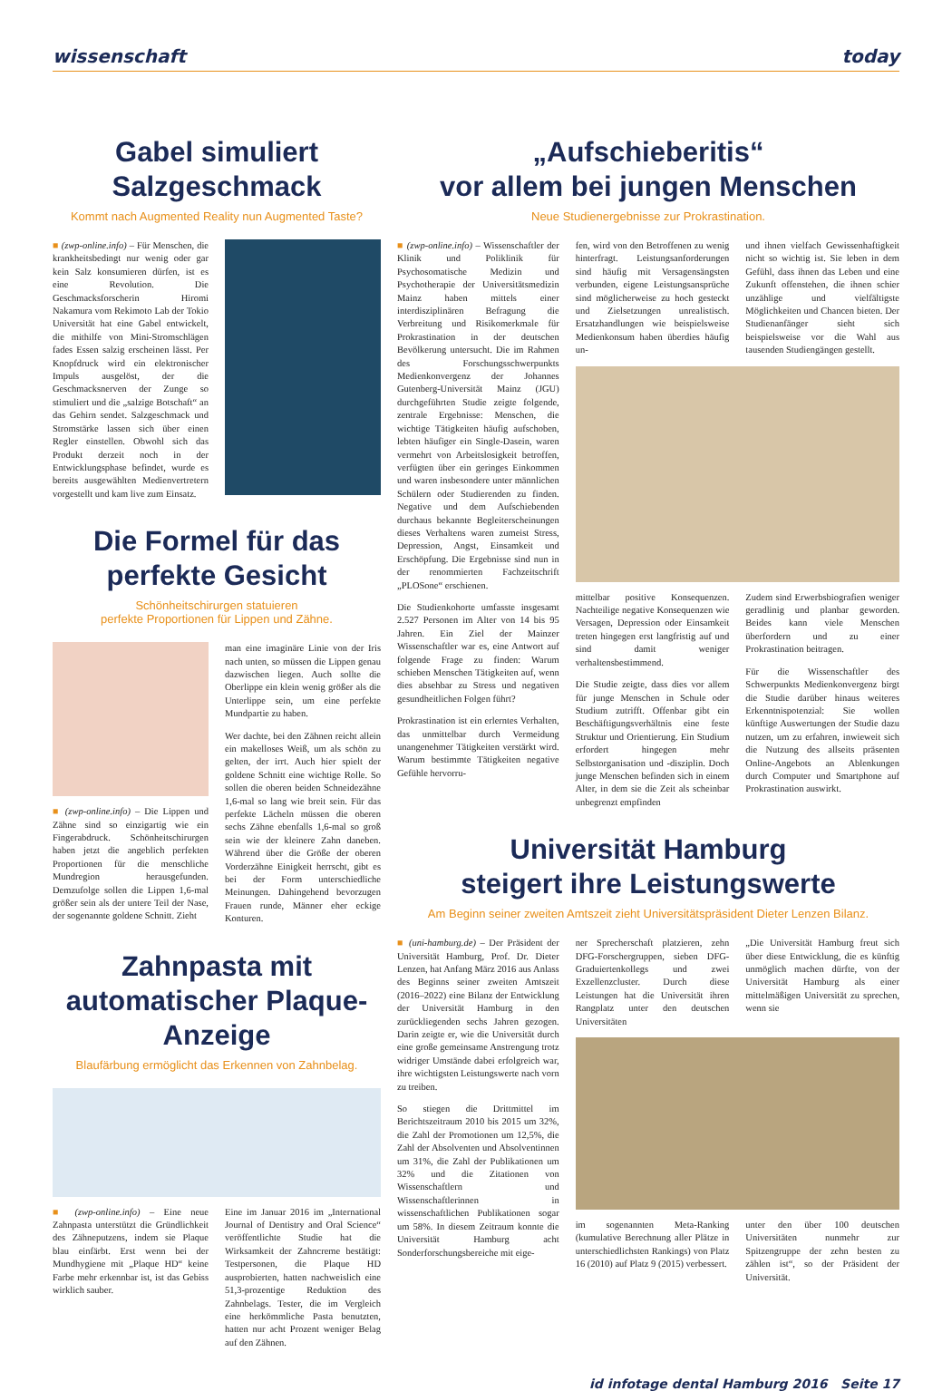wissenschaft today
Gabel simuliert Salzgeschmack
Kommt nach Augmented Reality nun Augmented Taste?
■ (zwp-online.info) – Für Menschen, die krankheitsbedingt nur wenig oder gar kein Salz konsumieren dürfen, ist es eine Revolution. Die Geschmacksforscherin Hiromi Nakamura vom Rekimoto Lab der Tokio Universität hat eine Gabel entwickelt, die mithilfe von Mini-Stromschlägen fades Essen salzig erscheinen lässt. Per Knopfdruck wird ein elektronischer Impuls ausgelöst, der die Geschmacksnerven der Zunge so stimuliert und die „salzige Botschaft“ an das Gehirn sendet. Salzgeschmack und Stromstärke lassen sich über einen Regler einstellen. Obwohl sich das Produkt derzeit noch in der Entwicklungsphase befindet, wurde es bereits ausgewählten Medienvertretern vorgestellt und kam live zum Einsatz.
Die Formel für das perfekte Gesicht
Schönheitschirurgen statuieren
perfekte Proportionen für Lippen und Zähne.
■ (zwp-online.info) – Die Lippen und Zähne sind so einzigartig wie ein Fingerabdruck. Schönheitschirurgen haben jetzt die angeblich perfekten Proportionen für die menschliche Mundregion herausgefunden. Demzufolge sollen die Lippen 1,6-mal größer sein als der untere Teil der Nase, der sogenannte goldene Schnitt. Zieht
man eine imaginäre Linie von der Iris nach unten, so müssen die Lippen genau dazwischen liegen. Auch sollte die Oberlippe ein klein wenig größer als die Unterlippe sein, um eine perfekte Mundpartie zu haben.
Wer dachte, bei den Zähnen reicht allein ein makelloses Weiß, um als schön zu gelten, der irrt. Auch hier spielt der goldene Schnitt eine wichtige Rolle. So sollen die oberen beiden Schneidezähne 1,6-mal so lang wie breit sein. Für das perfekte Lächeln müssen die oberen sechs Zähne ebenfalls 1,6-mal so groß sein wie der kleinere Zahn daneben. Während über die Größe der oberen Vorderzähne Einigkeit herrscht, gibt es bei der Form unterschiedliche Meinungen. Dahingehend bevorzugen Frauen runde, Männer eher eckige Konturen.
Zahnpasta mit automatischer Plaque-Anzeige
Blaufärbung ermöglicht das Erkennen von Zahnbelag.
■ (zwp-online.info) – Eine neue Zahnpasta unterstützt die Gründlichkeit des Zähneputzens, indem sie Plaque blau einfärbt. Erst wenn bei der Mundhygiene mit „Plaque HD“ keine Farbe mehr erkennbar ist, ist das Gebiss wirklich sauber.
Eine im Januar 2016 im „International Journal of Dentistry and Oral Science“ veröffentlichte Studie hat die Wirksamkeit der Zahncreme bestätigt: Testpersonen, die Plaque HD ausprobierten, hatten nachweislich eine 51,3-prozentige Reduktion des Zahnbelags. Tester, die im Vergleich eine herkömmliche Pasta benutzten, hatten nur acht Prozent weniger Belag auf den Zähnen.
„Aufschieberitis“
vor allem bei jungen Menschen
Neue Studienergebnisse zur Prokrastination.
■ (zwp-online.info) – Wissenschaftler der Klinik und Poliklinik für Psychosomatische Medizin und Psychotherapie der Universitätsmedizin Mainz haben mittels einer interdisziplinären Befragung die Verbreitung und Risikomerkmale für Prokrastination in der deutschen Bevölkerung untersucht. Die im Rahmen des Forschungsschwerpunkts Medienkonvergenz der Johannes Gutenberg-Universität Mainz (JGU) durchgeführten Studie zeigte folgende, zentrale Ergebnisse: Menschen, die wichtige Tätigkeiten häufig aufschoben, lebten häufiger ein Single-Dasein, waren vermehrt von Arbeitslosigkeit betroffen, verfügten über ein geringes Einkommen und waren insbesondere unter männlichen Schülern oder Studierenden zu finden. Negative und dem Aufschiebenden durchaus bekannte Begleiterscheinungen dieses Verhaltens waren zumeist Stress, Depression, Angst, Einsamkeit und Erschöpfung. Die Ergebnisse sind nun in der renommierten Fachzeitschrift „PLOSone“ erschienen.
Die Studienkohorte umfasste insgesamt 2.527 Personen im Alter von 14 bis 95 Jahren. Ein Ziel der Mainzer Wissenschaftler war es, eine Antwort auf folgende Frage zu finden: Warum schieben Menschen Tätigkeiten auf, wenn dies absehbar zu Stress und negativen gesundheitlichen Folgen führt?
Prokrastination ist ein erlerntes Verhalten, das unmittelbar durch Vermeidung unangenehmer Tätigkeiten verstärkt wird. Warum bestimmte Tätigkeiten negative Gefühle hervorru-
fen, wird von den Betroffenen zu wenig hinterfragt. Leistungsanforderungen sind häufig mit Versagensängsten verbunden, eigene Leistungsansprüche sind möglicherweise zu hoch gesteckt und Zielsetzungen unrealistisch. Ersatzhandlungen wie beispielsweise Medienkonsum haben überdies häufig un-
und ihnen vielfach Gewissenhaftigkeit nicht so wichtig ist. Sie leben in dem Gefühl, dass ihnen das Leben und eine Zukunft offenstehen, die ihnen schier unzählige und vielfältigste Möglichkeiten und Chancen bieten. Der Studienanfänger sieht sich beispielsweise vor die Wahl aus tausenden Studiengängen gestellt.
mittelbar positive Konsequenzen. Nachteilige negative Konsequenzen wie Versagen, Depression oder Einsamkeit treten hingegen erst langfristig auf und sind damit weniger verhaltensbestimmend.
Die Studie zeigte, dass dies vor allem für junge Menschen in Schule oder Studium zutrifft. Offenbar gibt ein Beschäftigungsverhältnis eine feste Struktur und Orientierung. Ein Studium erfordert hingegen mehr Selbstorganisation und -disziplin. Doch junge Menschen befinden sich in einem Alter, in dem sie die Zeit als scheinbar unbegrenzt empfinden
Zudem sind Erwerbsbiografien weniger geradlinig und planbar geworden. Beides kann viele Menschen überfordern und zu einer Prokrastination beitragen.
Für die Wissenschaftler des Schwerpunkts Medienkonvergenz birgt die Studie darüber hinaus weiteres Erkenntnispotenzial: Sie wollen künftige Auswertungen der Studie dazu nutzen, um zu erfahren, inwieweit sich die Nutzung des allseits präsenten Online-Angebots an Ablenkungen durch Computer und Smartphone auf Prokrastination auswirkt.
Universität Hamburg
steigert ihre Leistungswerte
Am Beginn seiner zweiten Amtszeit zieht Universitätspräsident Dieter Lenzen Bilanz.
■ (uni-hamburg.de) – Der Präsident der Universität Hamburg, Prof. Dr. Dieter Lenzen, hat Anfang März 2016 aus Anlass des Beginns seiner zweiten Amtszeit (2016–2022) eine Bilanz der Entwicklung der Universität Hamburg in den zurückliegenden sechs Jahren gezogen. Darin zeigte er, wie die Universität durch eine große gemeinsame Anstrengung trotz widriger Umstände dabei erfolgreich war, ihre wichtigsten Leistungswerte nach vorn zu treiben.
So stiegen die Drittmittel im Berichtszeitraum 2010 bis 2015 um 32%, die Zahl der Promotionen um 12,5%, die Zahl der Absolventen und Absolventinnen um 31%, die Zahl der Publikationen um 32% und die Zitationen von Wissenschaftlern und Wissenschaftlerinnen in wissenschaftlichen Publikationen sogar um 58%. In diesem Zeitraum konnte die Universität Hamburg acht Sonderforschungsbereiche mit eige-
ner Sprecherschaft platzieren, zehn DFG-Forschergruppen, sieben DFG-Graduiertenkollegs und zwei Exzellenzcluster. Durch diese Leistungen hat die Universität ihren Rangplatz unter den deutschen Universitäten
„Die Universität Hamburg freut sich über diese Entwicklung, die es künftig unmöglich machen dürfte, von der Universität Hamburg als einer mittelmäßigen Universität zu sprechen, wenn sie
im sogenannten Meta-Ranking (kumulative Berechnung aller Plätze in unterschiedlichsten Rankings) von Platz 16 (2010) auf Platz 9 (2015) verbessert.
unter den über 100 deutschen Universitäten nunmehr zur Spitzengruppe der zehn besten zu zählen ist“, so der Präsident der Universität.
id infotage dental Hamburg 2016 Seite 17